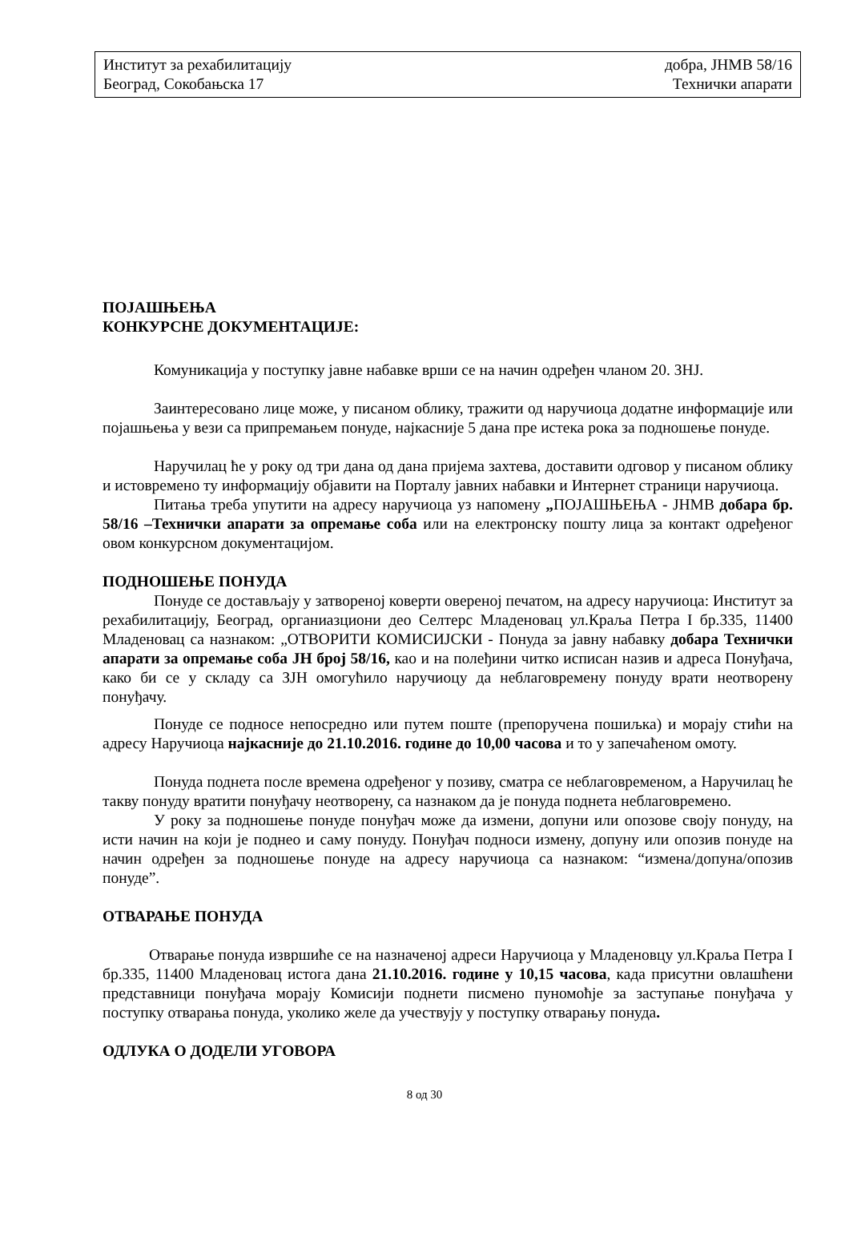Институт за рехабилитацију добра, ЈНМВ 58/16
Београд, Сокобањска 17 Технички апарати
ПОЈАШЊЕЊА
КОНКУРСНЕ ДОКУМЕНТАЦИЈЕ:
Комуникација у поступку јавне набавке врши се на начин одређен чланом 20. ЗНЈ.
Заинтересовано лице може, у писаном облику, тражити од наручиоца додатне информације или појашњења у вези са припремањем понуде, најкасније 5 дана пре истека рока за подношење понуде.
Наручилац ће у року од три дана од дана пријема захтева, доставити одговор у писаном облику и истовремено ту информацију објавити на Порталу јавних набавки и Интернет страници наручиоца.
Питања треба упутити на адресу наручиоца уз напомену „ПОЈАШЊЕЊА - ЈНМВ добара бр. 58/16 –Технички апарати за опремање соба или на електронску пошту лица за контакт одређеног овом конкурсном документацијом.
ПОДНОШЕЊЕ ПОНУДА
Понуде се достављају у затвореној коверти овереној печатом, на адресу наручиоца: Институт за рехабилитацију, Београд, органиазциони део Селтерс Младеновац ул.Краља Петра I бр.335, 11400 Младеновац са назнаком: „ОТВОРИТИ КОМИСИЈСКИ - Понуда за јавну набавку добара Технички апарати за опремање соба ЈН број 58/16, као и на полеђини читко исписан назив и адреса Понуђача, како би се у складу са ЗЈН омогућило наручиоцу да неблаговремену понуду врати неотворену понуђачу.
Понуде се подносе непосредно или путем поште (препоручена пошиљка) и морају стићи на адресу Наручиоца најкасније до 21.10.2016. године до 10,00 часова и то у запечаћеном омоту.
Понуда поднета после времена одређеног у позиву, сматра се неблаговременом, а Наручилац ће такву понуду вратити понуђачу неотворену, са назнаком да је понуда поднета неблаговремено.
У року за подношење понуде понуђач може да измени, допуни или опозове своју понуду, на исти начин на који је поднео и саму понуду. Понуђач подноси измену, допуну или опозив понуде на начин одређен за подношење понуде на адресу наручиоца са назнаком: “измена/допуна/опозив понуде”.
ОТВАРАЊЕ ПОНУДА
Отварање понуда извршиће се на назначеној адреси Наручиоца у Младеновцу ул.Краља Петра I бр.335, 11400 Младеновац истога дана 21.10.2016. године у 10,15 часова, када присутни овлашћени представници понуђача морају Комисији поднети писмено пуномоћје за заступање понуђача у поступку отварања понуда, уколико желе да учествују у поступку отварању понуда.
ОДЛУКА О ДОДЕЛИ УГОВОРА
8 од 30